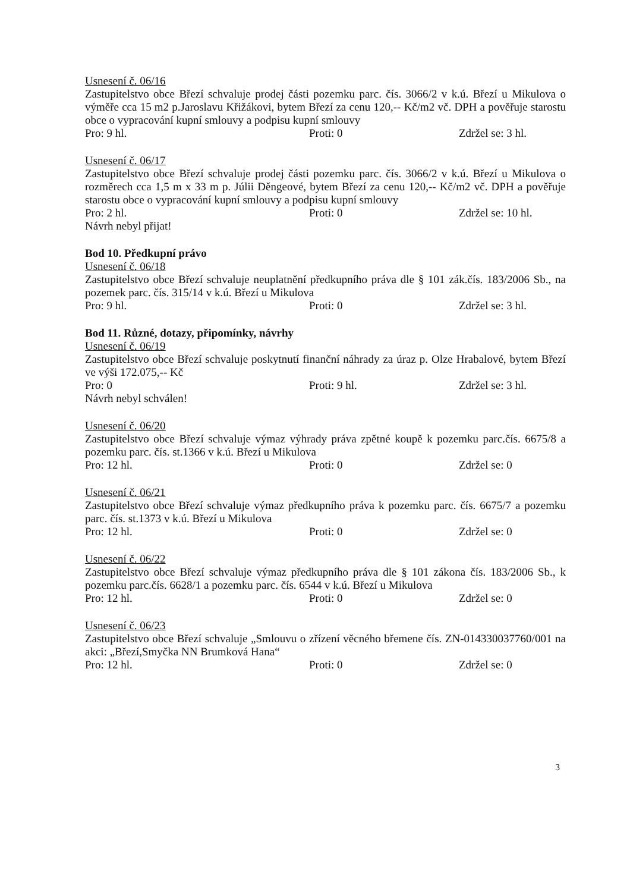Usnesení č. 06/16
Zastupitelstvo obce Březí schvaluje prodej části pozemku parc. čís. 3066/2 v k.ú. Březí u Mikulova o výměře cca 15 m2 p.Jaroslavu Křižákovi, bytem Březí za cenu 120,-- Kč/m2 vč. DPH a pověřuje starostu obce o vypracování kupní smlouvy a podpisu kupní smlouvy
Pro: 9 hl. Proti: 0 Zdržel se: 3 hl.
Usnesení č. 06/17
Zastupitelstvo obce Březí schvaluje prodej části pozemku parc. čís. 3066/2 v k.ú. Březí u Mikulova o rozměrech cca 1,5 m x 33 m p. Júlii Děngeové, bytem Březí za cenu 120,-- Kč/m2 vč. DPH a pověřuje starostu obce o vypracování kupní smlouvy a podpisu kupní smlouvy
Pro: 2 hl. Proti: 0 Zdržel se: 10 hl.
Návrh nebyl přijat!
Bod 10. Předkupní právo
Usnesení č. 06/18
Zastupitelstvo obce Březí schvaluje neuplatnění předkupního práva dle § 101 zák.čís. 183/2006 Sb., na pozemek parc. čís. 315/14 v k.ú. Březí u Mikulova
Pro: 9 hl. Proti: 0 Zdržel se: 3 hl.
Bod 11. Různé, dotazy, připomínky, návrhy
Usnesení č. 06/19
Zastupitelstvo obce Březí schvaluje poskytnutí finanční náhrady za úraz p. Olze Hrabalové, bytem Březí ve výši 172.075,-- Kč
Pro: 0 Proti: 9 hl. Zdržel se: 3 hl.
Návrh nebyl schválen!
Usnesení č. 06/20
Zastupitelstvo obce Březí schvaluje výmaz výhrady práva zpětné koupě k pozemku parc.čís. 6675/8 a pozemku parc. čís. st.1366 v k.ú. Březí u Mikulova
Pro: 12 hl. Proti: 0 Zdržel se: 0
Usnesení č. 06/21
Zastupitelstvo obce Březí schvaluje výmaz předkupního práva k pozemku parc. čís. 6675/7 a pozemku parc. čís. st.1373 v k.ú. Březí u Mikulova
Pro: 12 hl. Proti: 0 Zdržel se: 0
Usnesení č. 06/22
Zastupitelstvo obce Březí schvaluje výmaz předkupního práva dle § 101 zákona čís. 183/2006 Sb., k pozemku parc.čís. 6628/1 a pozemku parc. čís. 6544 v k.ú. Březí u Mikulova
Pro: 12 hl. Proti: 0 Zdržel se: 0
Usnesení č. 06/23
Zastupitelstvo obce Březí schvaluje „Smlouvu o zřízení věcného břemene čís. ZN-014330037760/001 na akci: „Březí,Smyčka NN Brumková Hana“
Pro: 12 hl. Proti: 0 Zdržel se: 0
3